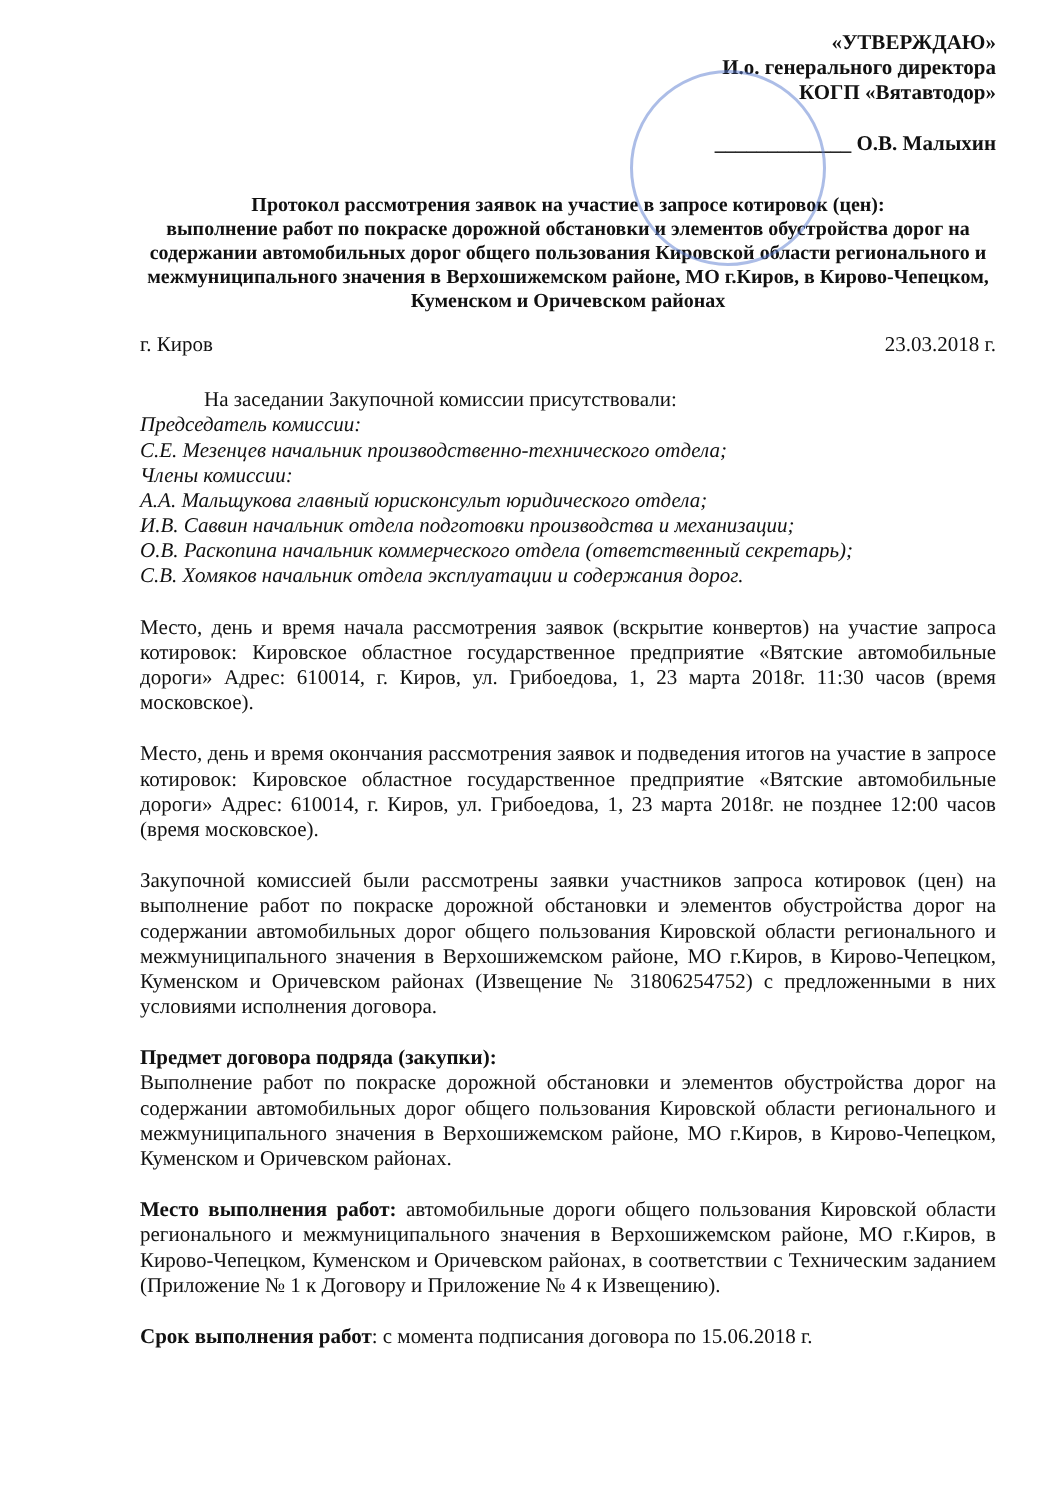«УТВЕРЖДАЮ»
И.о. генерального директора
КОГП «Вятавтодор»
_____________ О.В. Малыхин
Протокол рассмотрения заявок на участие в запросе котировок (цен):
выполнение работ по покраске дорожной обстановки и элементов обустройства дорог на содержании автомобильных дорог общего пользования Кировской области регионального и межмуниципального значения в Верхошижемском районе, МО г.Киров, в Кирово-Чепецком, Куменском и Оричевском районах
г. Киров 23.03.2018 г.
На заседании Закупочной комиссии присутствовали:
Председатель комиссии:
С.Е. Мезенцев начальник производственно-технического отдела;
Члены комиссии:
А.А. Мальщукова главный юрисконсульт юридического отдела;
И.В. Саввин начальник отдела подготовки производства и механизации;
О.В. Раскопина начальник коммерческого отдела (ответственный секретарь);
С.В. Хомяков начальник отдела эксплуатации и содержания дорог.
Место, день и время начала рассмотрения заявок (вскрытие конвертов) на участие запроса котировок: Кировское областное государственное предприятие «Вятские автомобильные дороги» Адрес: 610014, г. Киров, ул. Грибоедова, 1, 23 марта 2018г. 11:30 часов (время московское).
Место, день и время окончания рассмотрения заявок и подведения итогов на участие в запросе котировок: Кировское областное государственное предприятие «Вятские автомобильные дороги» Адрес: 610014, г. Киров, ул. Грибоедова, 1, 23 марта 2018г. не позднее 12:00 часов (время московское).
Закупочной комиссией были рассмотрены заявки участников запроса котировок (цен) на выполнение работ по покраске дорожной обстановки и элементов обустройства дорог на содержании автомобильных дорог общего пользования Кировской области регионального и межмуниципального значения в Верхошижемском районе, МО г.Киров, в Кирово-Чепецком, Куменском и Оричевском районах (Извещение № 31806254752) с предложенными в них условиями исполнения договора.
Предмет договора подряда (закупки):
Выполнение работ по покраске дорожной обстановки и элементов обустройства дорог на содержании автомобильных дорог общего пользования Кировской области регионального и межмуниципального значения в Верхошижемском районе, МО г.Киров, в Кирово-Чепецком, Куменском и Оричевском районах.
Место выполнения работ: автомобильные дороги общего пользования Кировской области регионального и межмуниципального значения в Верхошижемском районе, МО г.Киров, в Кирово-Чепецком, Куменском и Оричевском районах, в соответствии с Техническим заданием (Приложение № 1 к Договору и Приложение № 4 к Извещению).
Срок выполнения работ: с момента подписания договора по 15.06.2018 г.